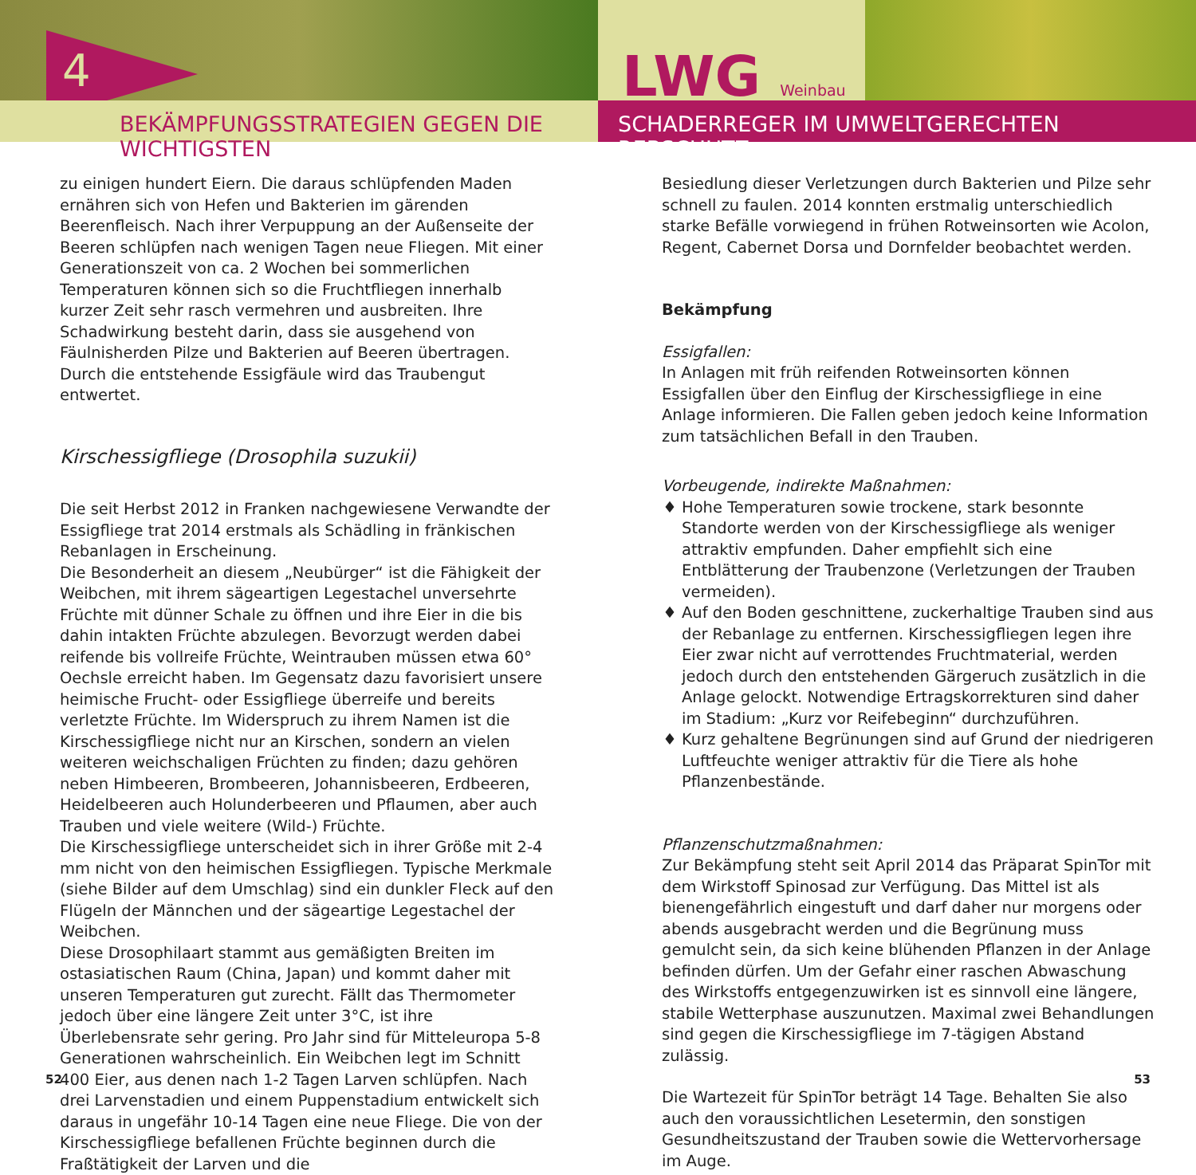4
LWG Weinbau
BEKÄMPFUNGSSTRATEGIEN GEGEN DIE WICHTIGSTEN SCHADERREGER IM UMWELTGERECHTEN REBSCHUTZ
zu einigen hundert Eiern. Die daraus schlüpfenden Maden ernähren sich von Hefen und Bakterien im gärenden Beerenfleisch. Nach ihrer Verpuppung an der Außenseite der Beeren schlüpfen nach wenigen Tagen neue Fliegen. Mit einer Generationszeit von ca. 2 Wochen bei sommerlichen Temperaturen können sich so die Fruchtfliegen innerhalb kurzer Zeit sehr rasch vermehren und ausbreiten. Ihre Schadwirkung besteht darin, dass sie ausgehend von Fäulnisherden Pilze und Bakterien auf Beeren übertragen. Durch die entstehende Essigfäule wird das Traubengut entwertet.
Kirschessigfliege (Drosophila suzukii)
Die seit Herbst 2012 in Franken nachgewiesene Verwandte der Essigfliege trat 2014 erstmals als Schädling in fränkischen Rebanlagen in Erscheinung.
Die Besonderheit an diesem „Neubürger“ ist die Fähigkeit der Weibchen, mit ihrem sägeartigen Legestachel unversehrte Früchte mit dünner Schale zu öffnen und ihre Eier in die bis dahin intakten Früchte abzulegen. Bevorzugt werden dabei reifende bis vollreife Früchte, Weintrauben müssen etwa 60° Oechsle erreicht haben. Im Gegensatz dazu favorisiert unsere heimische Frucht- oder Essigfliege überreife und bereits verletzte Früchte. Im Widerspruch zu ihrem Namen ist die Kirschessigfliege nicht nur an Kirschen, sondern an vielen weiteren weichschaligen Früchten zu finden; dazu gehören neben Himbeeren, Brombeeren, Johannisbeeren, Erdbeeren, Heidelbeeren auch Holunderbeeren und Pflaumen, aber auch Trauben und viele weitere (Wild-) Früchte.
Die Kirschessigfliege unterscheidet sich in ihrer Größe mit 2-4 mm nicht von den heimischen Essigfliegen. Typische Merkmale (siehe Bilder auf dem Umschlag) sind ein dunkler Fleck auf den Flügeln der Männchen und der sägeartige Legestachel der Weibchen.
Diese Drosophilaart stammt aus gemäßigten Breiten im ostasiatischen Raum (China, Japan) und kommt daher mit unseren Temperaturen gut zurecht. Fällt das Thermometer jedoch über eine längere Zeit unter 3°C, ist ihre Überlebensrate sehr gering. Pro Jahr sind für Mitteleuropa 5-8 Generationen wahrscheinlich. Ein Weibchen legt im Schnitt 400 Eier, aus denen nach 1-2 Tagen Larven schlüpfen. Nach drei Larvenstadien und einem Puppenstadium entwickelt sich daraus in ungefähr 10-14 Tagen eine neue Fliege. Die von der Kirschessigfliege befallenen Früchte beginnen durch die Fraßtätigkeit der Larven und die
Besiedlung dieser Verletzungen durch Bakterien und Pilze sehr schnell zu faulen. 2014 konnten erstmalig unterschiedlich starke Befälle vorwiegend in frühen Rotweinsorten wie Acolon, Regent, Cabernet Dorsa und Dornfelder beobachtet werden.
Bekämpfung
Essigfallen:
In Anlagen mit früh reifenden Rotweinsorten können Essigfallen über den Einflug der Kirschessigfliege in eine Anlage informieren. Die Fallen geben jedoch keine Information zum tatsächlichen Befall in den Trauben.
Vorbeugende, indirekte Maßnahmen:
Hohe Temperaturen sowie trockene, stark besonnte Standorte werden von der Kirschessigfliege als weniger attraktiv empfunden. Daher empfiehlt sich eine Entblätterung der Traubenzone (Verletzungen der Trauben vermeiden).
Auf den Boden geschnittene, zuckerhaltige Trauben sind aus der Rebanlage zu entfernen. Kirschessigfliegen legen ihre Eier zwar nicht auf verrottendes Fruchtmaterial, werden jedoch durch den entstehenden Gärgeruch zusätzlich in die Anlage gelockt. Notwendige Ertragskorrekturen sind daher im Stadium: „Kurz vor Reifebeginn“ durchzuführen.
Kurz gehaltene Begrünungen sind auf Grund der niedrigeren Luftfeuchte weniger attraktiv für die Tiere als hohe Pflanzenbestände.
Pflanzenschutzmaßnahmen:
Zur Bekämpfung steht seit April 2014 das Präparat SpinTor mit dem Wirkstoff Spinosad zur Verfügung. Das Mittel ist als bienengefährlich eingestuft und darf daher nur morgens oder abends ausgebracht werden und die Begrünung muss gemulcht sein, da sich keine blühenden Pflanzen in der Anlage befinden dürfen. Um der Gefahr einer raschen Abwaschung des Wirkstoffs entgegenzuwirken ist es sinnvoll eine längere, stabile Wetterphase auszunutzen. Maximal zwei Behandlungen sind gegen die Kirschessigfliege im 7-tägigen Abstand zulässig.
Die Wartezeit für SpinTor beträgt 14 Tage. Behalten Sie also auch den voraussichtlichen Lesetermin, den sonstigen Gesundheitszustand der Trauben sowie die Wettervorhersage im Auge.
52 53